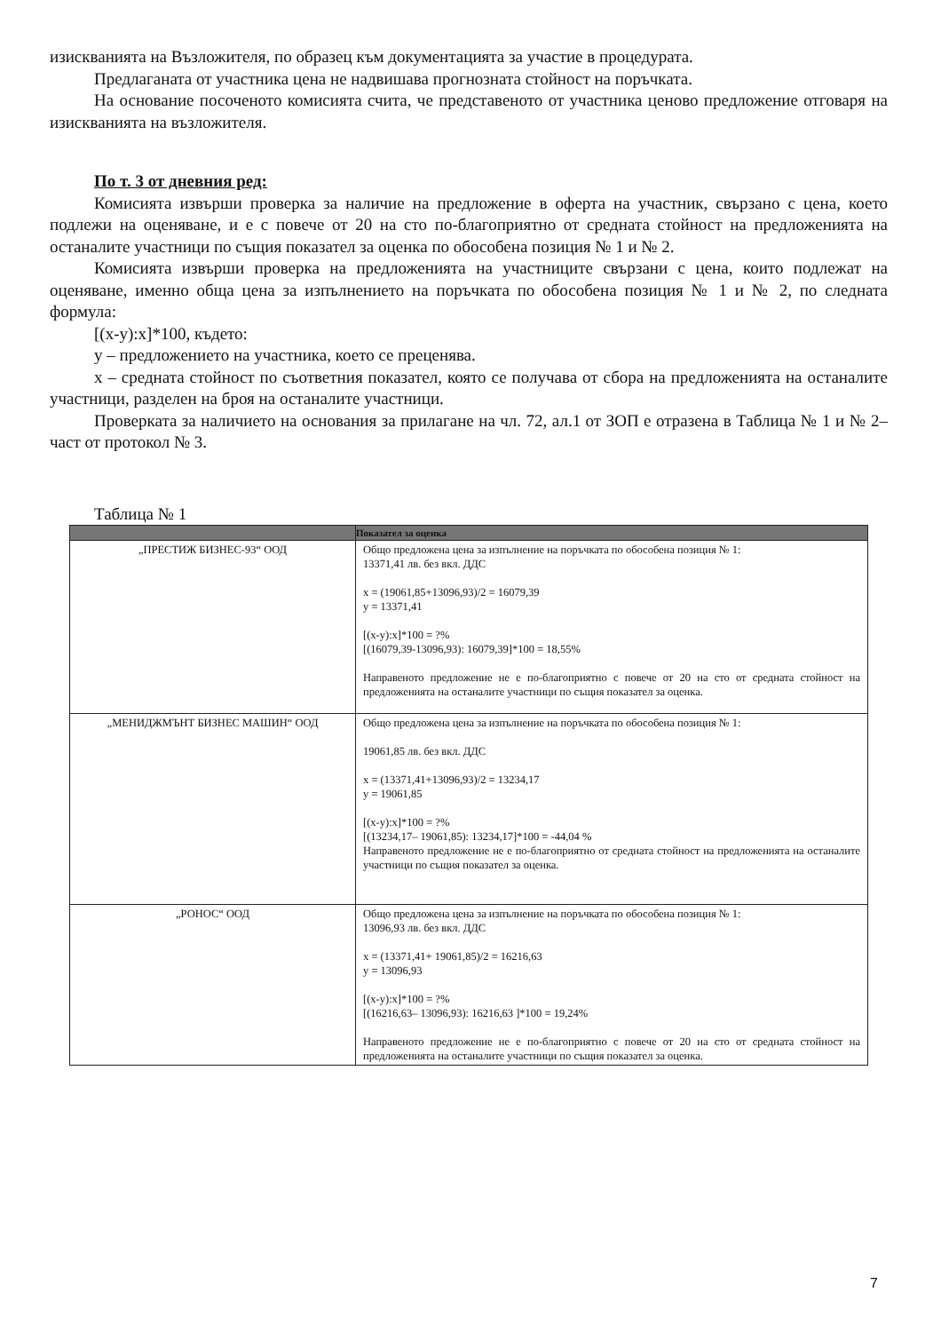изискванията на Възложителя, по образец към документацията за участие в процедурата.
Предлаганата от участника цена не надвишава прогнозната стойност на поръчката.
На основание посоченото комисията счита, че представеното от участника ценово предложение отговаря на изискванията на възложителя.
По т. 3 от дневния ред:
Комисията извърши проверка за наличие на предложение в оферта на участник, свързано с цена, което подлежи на оценяване, и е с повече от 20 на сто по-благоприятно от средната стойност на предложенията на останалите участници по същия показател за оценка по обособена позиция № 1 и № 2.
Комисията извърши проверка на предложенията на участниците свързани с цена, които подлежат на оценяване, именно обща цена за изпълнението на поръчката по обособена позиция № 1 и № 2, по следната формула:
[(x-y):x]*100, където:
y – предложението на участника, което се преценява.
x – средната стойност по съответния показател, която се получава от сбора на предложенията на останалите участници, разделен на броя на останалите участници.
Проверката за наличието на основания за прилагане на чл. 72, ал.1 от ЗОП е отразена в Таблица № 1 и № 2– част от протокол № 3.
Таблица № 1
| | Показател за оценка |
| --- | --- |
| „ПРЕСТИЖ БИЗНЕС-93“ ООД | Общо предложена цена за изпълнение на поръчката по обособена позиция № 1: 13371,41 лв. без вкл. ДДС x = (19061,85+13096,93)/2 = 16079,39 y = 13371,41 [(x-y):x]*100 = ?% [(16079,39-13096,93): 16079,39]*100 = 18,55% Направеното предложение не е по-благоприятно с повече от 20 на сто от средната стойност на предложенията на останалите участници по същия показател за оценка. |
| „МЕНИДЖМЪНТ БИЗНЕС МАШИН“ ООД | Общо предложена цена за изпълнение на поръчката по обособена позиция № 1: 19061,85 лв. без вкл. ДДС x = (13371,41+13096,93)/2 = 13234,17 y = 19061,85 [(x-y):x]*100 = ?% [(13234,17– 19061,85): 13234,17]*100 = -44,04 % Направеното предложение не е по-благоприятно от средната стойност на предложенията на останалите участници по същия показател за оценка. |
| „РОНОС“ ООД | Общо предложена цена за изпълнение на поръчката по обособена позиция № 1: 13096,93 лв. без вкл. ДДС x = (13371,41+ 19061,85)/2 = 16216,63 y = 13096,93 [(x-y):x]*100 = ?% [(16216,63– 13096,93): 16216,63 ]*100 = 19,24% Направеното предложение не е по-благоприятно с повече от 20 на сто от средната стойност на предложенията на останалите участници по същия показател за оценка. |
7